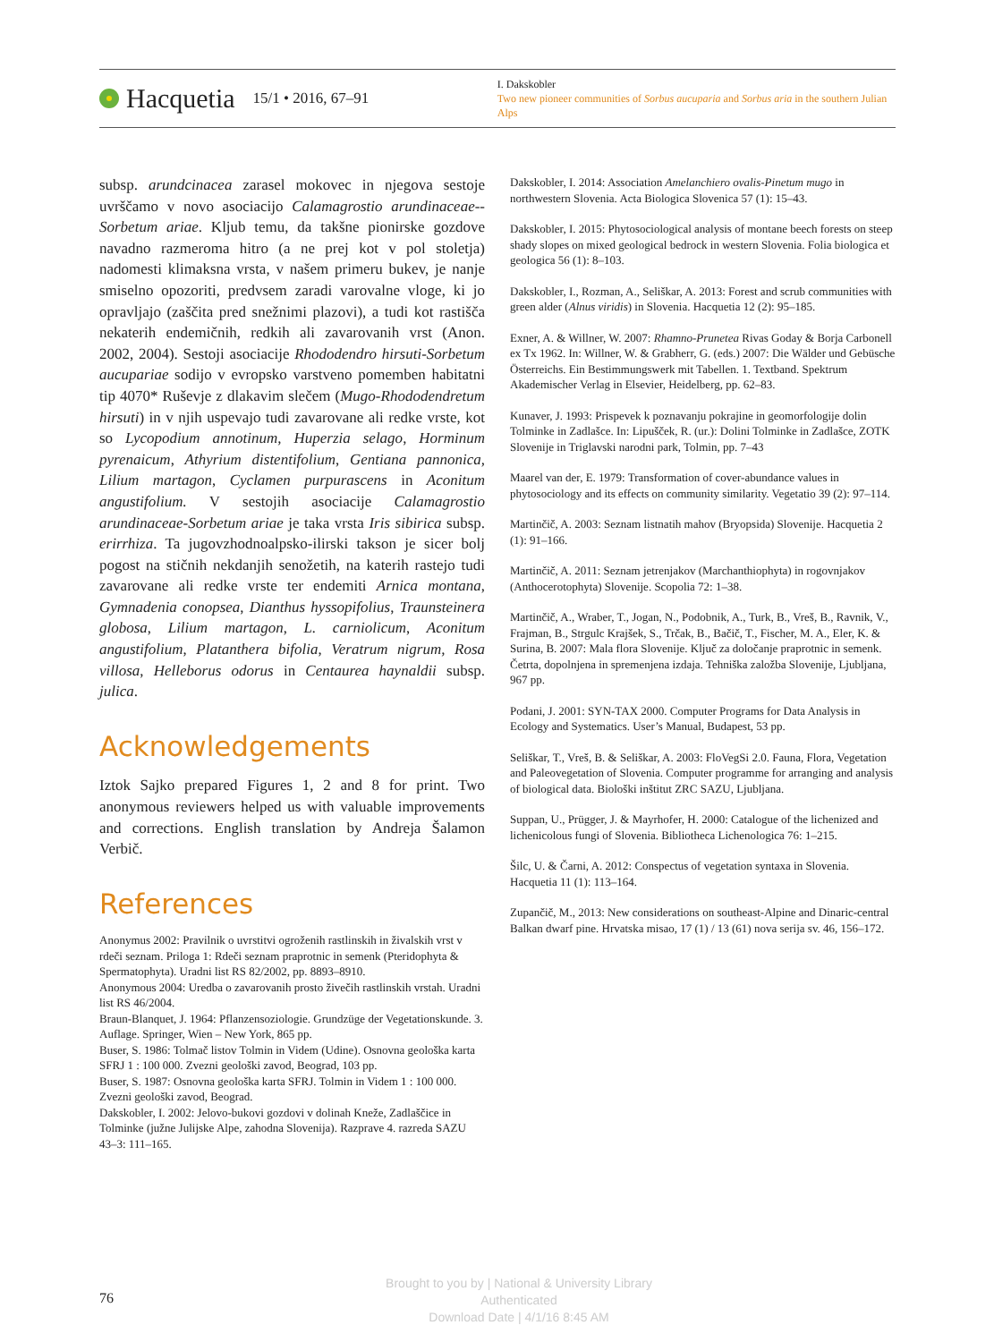Hacquetia 15/1 • 2016, 67–91
I. Dakskobler
Two new pioneer communities of Sorbus aucuparia and Sorbus aria in the southern Julian Alps
subsp. arundcinacea zarasel mokovec in njegova sestoje uvrščamo v novo asociacijo Calamagrostio arundinaceae--Sorbetum ariae. Kljub temu, da takšne pionirske gozdove navadno razmeroma hitro (a ne prej kot v pol stoletja) nadomesti klimaksna vrsta, v našem primeru bukev, je nanje smiselno opozoriti, predvsem zaradi varovalne vloge, ki jo opravljajo (zaščita pred snežnimi plazovi), a tudi kot rastišča nekaterih endemičnih, redkih ali zavarovanih vrst (Anon. 2002, 2004). Sestoji asociacije Rhododendro hirsuti-Sorbetum aucupariae sodijo v evropsko varstveno pomemben habitatni tip 4070* Ruševje z dlakavim slečem (Mugo-Rhododendretum hirsuti) in v njih uspevajo tudi zavarovane ali redke vrste, kot so Lycopodium annotinum, Huperzia selago, Horminum pyrenaicum, Athyrium distentifolium, Gentiana pannonica, Lilium martagon, Cyclamen purpurascens in Aconitum angustifolium. V sestojih asociacije Calamagrostio arundinaceae-Sorbetum ariae je taka vrsta Iris sibirica subsp. erirrhiza. Ta jugovzhodnoalpsko-ilirski takson je sicer bolj pogost na stičnih nekdanjih senožetih, na katerih rastejo tudi zavarovane ali redke vrste ter endemiti Arnica montana, Gymnadenia conopsea, Dianthus hyssopifolius, Traunsteinera globosa, Lilium martagon, L. carniolicum, Aconitum angustifolium, Platanthera bifolia, Veratrum nigrum, Rosa villosa, Helleborus odorus in Centaurea haynaldii subsp. julica.
Acknowledgements
Iztok Sajko prepared Figures 1, 2 and 8 for print. Two anonymous reviewers helped us with valuable improvements and corrections. English translation by Andreja Šalamon Verbič.
References
Anonymus 2002: Pravilnik o uvrstitvi ogroženih rastlinskih in živalskih vrst v rdeči seznam. Priloga 1: Rdeči seznam praprotnic in semenk (Pteridophyta & Spermatophyta). Uradni list RS 82/2002, pp. 8893–8910.
Anonymous 2004: Uredba o zavarovanih prosto živečih rastlinskih vrstah. Uradni list RS 46/2004.
Braun-Blanquet, J. 1964: Pflanzensoziologie. Grundzüge der Vegetationskunde. 3. Auflage. Springer, Wien – New York, 865 pp.
Buser, S. 1986: Tolmač listov Tolmin in Videm (Udine). Osnovna geološka karta SFRJ 1 : 100 000. Zvezni geološki zavod, Beograd, 103 pp.
Buser, S. 1987: Osnovna geološka karta SFRJ. Tolmin in Videm 1 : 100 000. Zvezni geološki zavod, Beograd.
Dakskobler, I. 2002: Jelovo-bukovi gozdovi v dolinah Kneže, Zadlaščice in Tolminke (južne Julijske Alpe, zahodna Slovenija). Razprave 4. razreda SAZU 43–3: 111–165.
Dakskobler, I. 2014: Association Amelanchiero ovalis-Pinetum mugo in northwestern Slovenia. Acta Biologica Slovenica 57 (1): 15–43.
Dakskobler, I. 2015: Phytosociological analysis of montane beech forests on steep shady slopes on mixed geological bedrock in western Slovenia. Folia biologica et geologica 56 (1): 8–103.
Dakskobler, I., Rozman, A., Seliškar, A. 2013: Forest and scrub communities with green alder (Alnus viridis) in Slovenia. Hacquetia 12 (2): 95–185.
Exner, A. & Willner, W. 2007: Rhamno-Prunetea Rivas Goday & Borja Carbonell ex Tx 1962. In: Willner, W. & Grabherr, G. (eds.) 2007: Die Wälder und Gebüsche Österreichs. Ein Bestimmungswerk mit Tabellen. 1. Textband. Spektrum Akademischer Verlag in Elsevier, Heidelberg, pp. 62–83.
Kunaver, J. 1993: Prispevek k poznavanju pokrajine in geomorfologije dolin Tolminke in Zadlašce. In: Lipušček, R. (ur.): Dolini Tolminke in Zadlašce, ZOTK Slovenije in Triglavski narodni park, Tolmin, pp. 7–43
Maarel van der, E. 1979: Transformation of cover-abundance values in phytosociology and its effects on community similarity. Vegetatio 39 (2): 97–114.
Martinčič, A. 2003: Seznam listnatih mahov (Bryopsida) Slovenije. Hacquetia 2 (1): 91–166.
Martinčič, A. 2011: Seznam jetrenjakov (Marchanthiophyta) in rogovnjakov (Anthocerotophyta) Slovenije. Scopolia 72: 1–38.
Martinčič, A., Wraber, T., Jogan, N., Podobnik, A., Turk, B., Vreš, B., Ravnik, V., Frajman, B., Strgulc Krajšek, S., Trčak, B., Bačič, T., Fischer, M. A., Eler, K. & Surina, B. 2007: Mala flora Slovenije. Ključ za določanje praprotnic in semenk. Četrta, dopolnjena in spremenjena izdaja. Tehniška založba Slovenije, Ljubljana, 967 pp.
Podani, J. 2001: SYN-TAX 2000. Computer Programs for Data Analysis in Ecology and Systematics. User’s Manual, Budapest, 53 pp.
Seliškar, T., Vreš, B. & Seliškar, A. 2003: FloVegSi 2.0. Fauna, Flora, Vegetation and Paleovegetation of Slovenia. Computer programme for arranging and analysis of biological data. Biološki inštitut ZRC SAZU, Ljubljana.
Suppan, U., Prügger, J. & Mayrhofer, H. 2000: Catalogue of the lichenized and lichenicolous fungi of Slovenia. Bibliotheca Lichenologica 76: 1–215.
Šilc, U. & Čarni, A. 2012: Conspectus of vegetation syntaxa in Slovenia. Hacquetia 11 (1): 113–164.
Zupančič, M., 2013: New considerations on southeast-Alpine and Dinaric-central Balkan dwarf pine. Hrvatska misao, 17 (1) / 13 (61) nova serija sv. 46, 156–172.
76
Brought to you by | National & University Library
Authenticated
Download Date | 4/1/16 8:45 AM